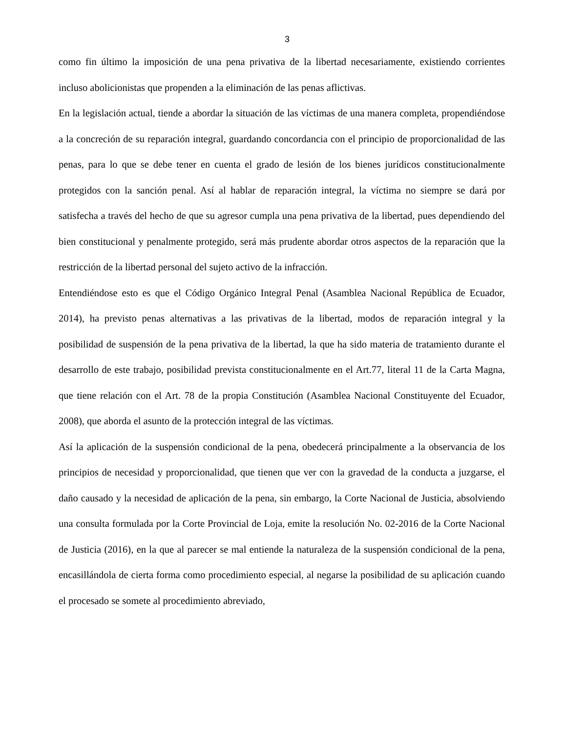3
como fin último la imposición de una pena privativa de la libertad necesariamente, existiendo corrientes incluso abolicionistas que propenden a la eliminación de las penas aflictivas.
En la legislación actual, tiende a abordar la situación de las víctimas de una manera completa, propendiéndose a la concreción de su reparación integral, guardando concordancia con el principio de proporcionalidad de las penas, para lo que se debe tener en cuenta el grado de lesión de los bienes jurídicos constitucionalmente protegidos con la sanción penal. Así al hablar de reparación integral, la víctima no siempre se dará por satisfecha a través del hecho de que su agresor cumpla una pena privativa de la libertad, pues dependiendo del bien constitucional y penalmente protegido, será más prudente abordar otros aspectos de la reparación que la restricción de la libertad personal del sujeto activo de la infracción.
Entendiéndose esto es que el Código Orgánico Integral Penal (Asamblea Nacional República de Ecuador, 2014), ha previsto penas alternativas a las privativas de la libertad, modos de reparación integral y la posibilidad de suspensión de la pena privativa de la libertad, la que ha sido materia de tratamiento durante el desarrollo de este trabajo, posibilidad prevista constitucionalmente en el Art.77, literal 11 de la Carta Magna, que tiene relación con el Art. 78 de la propia Constitución (Asamblea Nacional Constituyente del Ecuador, 2008), que aborda el asunto de la protección integral de las víctimas.
Así la aplicación de la suspensión condicional de la pena, obedecerá principalmente a la observancia de los principios de necesidad y proporcionalidad, que tienen que ver con la gravedad de la conducta a juzgarse, el daño causado y la necesidad de aplicación de la pena, sin embargo, la Corte Nacional de Justicia, absolviendo una consulta formulada por la Corte Provincial de Loja, emite la resolución No. 02-2016 de la Corte Nacional de Justicia (2016), en la que al parecer se mal entiende la naturaleza de la suspensión condicional de la pena, encasillándola de cierta forma como procedimiento especial, al negarse la posibilidad de su aplicación cuando el procesado se somete al procedimiento abreviado,